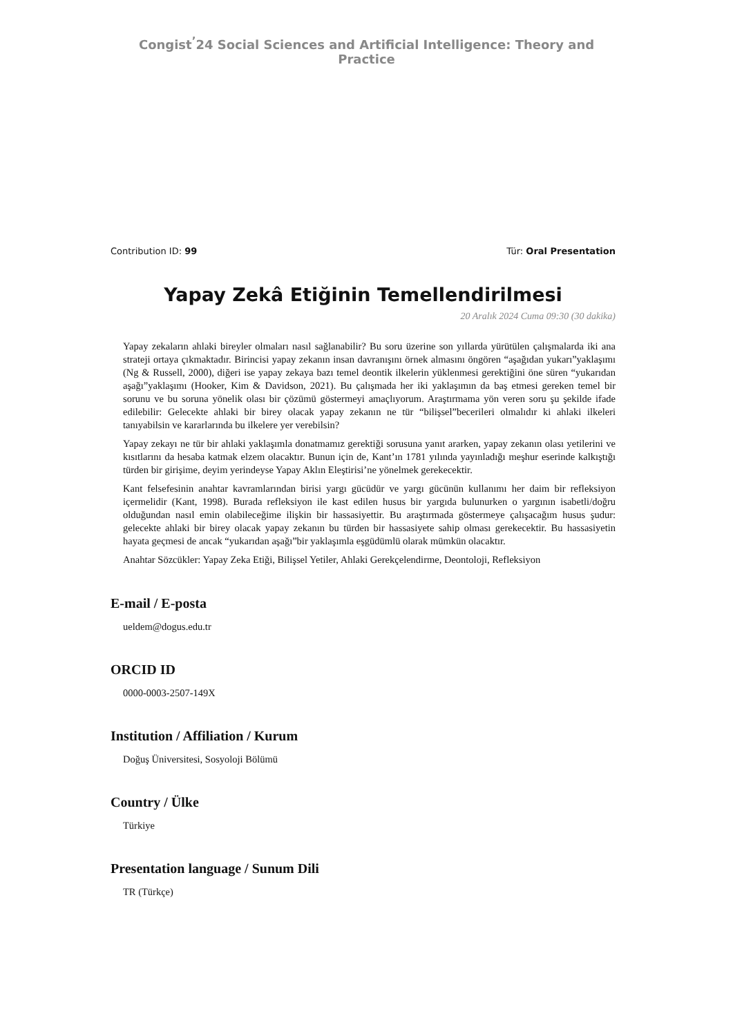Congist<sup>’</sup>24 Social Sciences and Artificial Intelligence: Theory and Practice
Contribution ID: 99 Tür: Oral Presentation
Yapay Zekâ Etiğinin Temellendirilmesi
20 Aralık 2024 Cuma 09:30 (30 dakika)
Yapay zekaların ahlaki bireyler olmaları nasıl sağlanabilir? Bu soru üzerine son yıllarda yürütülen çalışmalarda iki ana strateji ortaya çıkmaktadır. Birincisi yapay zekanın insan davranışını örnek almasını öngören “aşağıdan yukarı”yaklaşımı (Ng & Russell, 2000), diğeri ise yapay zekaya bazı temel deontik ilkelerin yüklenmesi gerektiğini öne süren “yukarıdan aşağı”yaklaşımı (Hooker, Kim & Davidson, 2021). Bu çalışmada her iki yaklaşımın da baş etmesi gereken temel bir sorunu ve bu soruna yönelik olası bir çözümü göstermeyi amaçlıyorum. Araştırmama yön veren soru şu şekilde ifade edilebilir: Gelecekte ahlaki bir birey olacak yapay zekanın ne tür “bilişsel”becerileri olmalıdır ki ahlaki ilkeleri tanıyabilsin ve kararlarında bu ilkelere yer verebilsin?
Yapay zekayı ne tür bir ahlaki yaklaşımla donatmamız gerektiği sorusuna yanıt ararken, yapay zekanın olası yetilerini ve kısıtlarını da hesaba katmak elzem olacaktır. Bunun için de, Kant’ın 1781 yılında yayınladığı meşhur eserinde kalkıştığı türden bir girişime, deyim yerindeyse Yapay Aklın Eleştirisi’ne yönelmek gerekecektir.
Kant felsefesinin anahtar kavramlarından birisi yargı gücüdür ve yargı gücünün kullanımı her daim bir refleksiyon içermelidir (Kant, 1998). Burada refleksiyon ile kast edilen husus bir yargıda bulunurken o yargının isabetli/doğru olduğundan nasıl emin olabileceğime ilişkin bir hassasiyettir. Bu araştırmada göstermeye çalışacağım husus şudur: gelecekte ahlaki bir birey olacak yapay zekanın bu türden bir hassasiyete sahip olması gerekecektir. Bu hassasiyetin hayata geçmesi de ancak “yukarıdan aşağı”bir yaklaşımla eşgüdümlü olarak mümkün olacaktır.
Anahtar Sözcükler: Yapay Zeka Etiği, Bilişsel Yetiler, Ahlaki Gerekçelendirme, Deontoloji, Refleksiyon
E-mail / E-posta
ueldem@dogus.edu.tr
ORCID ID
0000-0003-2507-149X
Institution / Affiliation / Kurum
Doğuş Üniversitesi, Sosyoloji Bölümü
Country / Ülke
Türkiye
Presentation language / Sunum Dili
TR (Türkçe)